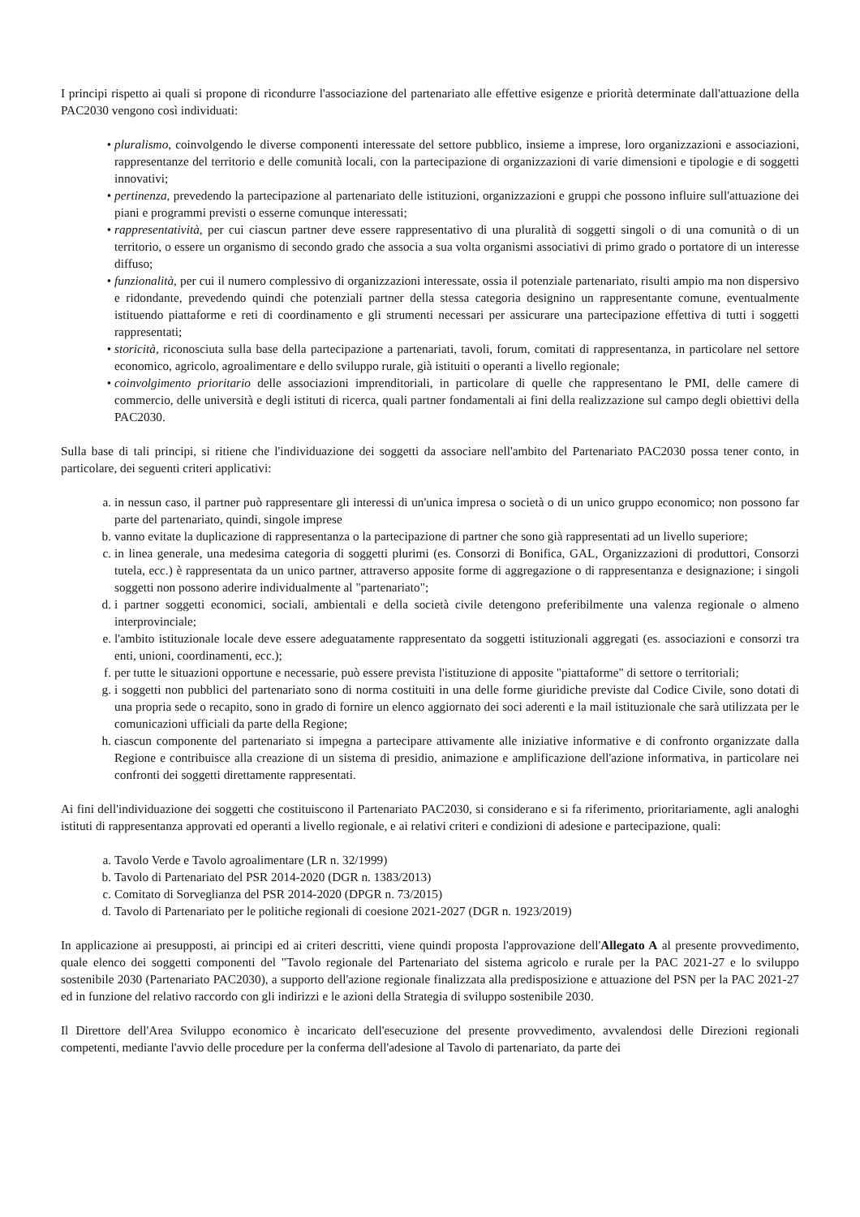I principi rispetto ai quali si propone di ricondurre l'associazione del partenariato alle effettive esigenze e priorità determinate dall'attuazione della PAC2030 vengono così individuati:
• pluralismo, coinvolgendo le diverse componenti interessate del settore pubblico, insieme a imprese, loro organizzazioni e associazioni, rappresentanze del territorio e delle comunità locali, con la partecipazione di organizzazioni di varie dimensioni e tipologie e di soggetti innovativi;
• pertinenza, prevedendo la partecipazione al partenariato delle istituzioni, organizzazioni e gruppi che possono influire sull'attuazione dei piani e programmi previsti o esserne comunque interessati;
• rappresentatività, per cui ciascun partner deve essere rappresentativo di una pluralità di soggetti singoli o di una comunità o di un territorio, o essere un organismo di secondo grado che associa a sua volta organismi associativi di primo grado o portatore di un interesse diffuso;
• funzionalità, per cui il numero complessivo di organizzazioni interessate, ossia il potenziale partenariato, risulti ampio ma non dispersivo e ridondante, prevedendo quindi che potenziali partner della stessa categoria designino un rappresentante comune, eventualmente istituendo piattaforme e reti di coordinamento e gli strumenti necessari per assicurare una partecipazione effettiva di tutti i soggetti rappresentati;
• storicità, riconosciuta sulla base della partecipazione a partenariati, tavoli, forum, comitati di rappresentanza, in particolare nel settore economico, agricolo, agroalimentare e dello sviluppo rurale, già istituiti o operanti a livello regionale;
• coinvolgimento prioritario delle associazioni imprenditoriali, in particolare di quelle che rappresentano le PMI, delle camere di commercio, delle università e degli istituti di ricerca, quali partner fondamentali ai fini della realizzazione sul campo degli obiettivi della PAC2030.
Sulla base di tali principi, si ritiene che l'individuazione dei soggetti da associare nell'ambito del Partenariato PAC2030 possa tener conto, in particolare, dei seguenti criteri applicativi:
a. in nessun caso, il partner può rappresentare gli interessi di un'unica impresa o società o di un unico gruppo economico; non possono far parte del partenariato, quindi, singole imprese
b. vanno evitate la duplicazione di rappresentanza o la partecipazione di partner che sono già rappresentati ad un livello superiore;
c. in linea generale, una medesima categoria di soggetti plurimi (es. Consorzi di Bonifica, GAL, Organizzazioni di produttori, Consorzi tutela, ecc.) è rappresentata da un unico partner, attraverso apposite forme di aggregazione o di rappresentanza e designazione; i singoli soggetti non possono aderire individualmente al "partenariato";
d. i partner soggetti economici, sociali, ambientali e della società civile detengono preferibilmente una valenza regionale o almeno interprovinciale;
e. l'ambito istituzionale locale deve essere adeguatamente rappresentato da soggetti istituzionali aggregati (es. associazioni e consorzi tra enti, unioni, coordinamenti, ecc.);
f. per tutte le situazioni opportune e necessarie, può essere prevista l'istituzione di apposite "piattaforme" di settore o territoriali;
g. i soggetti non pubblici del partenariato sono di norma costituiti in una delle forme giuridiche previste dal Codice Civile, sono dotati di una propria sede o recapito, sono in grado di fornire un elenco aggiornato dei soci aderenti e la mail istituzionale che sarà utilizzata per le comunicazioni ufficiali da parte della Regione;
h. ciascun componente del partenariato si impegna a partecipare attivamente alle iniziative informative e di confronto organizzate dalla Regione e contribuisce alla creazione di un sistema di presidio, animazione e amplificazione dell'azione informativa, in particolare nei confronti dei soggetti direttamente rappresentati.
Ai fini dell'individuazione dei soggetti che costituiscono il Partenariato PAC2030, si considerano e si fa riferimento, prioritariamente, agli analoghi istituti di rappresentanza approvati ed operanti a livello regionale, e ai relativi criteri e condizioni di adesione e partecipazione, quali:
a. Tavolo Verde e Tavolo agroalimentare (LR n. 32/1999)
b. Tavolo di Partenariato del PSR 2014-2020 (DGR n. 1383/2013)
c. Comitato di Sorveglianza del PSR 2014-2020 (DPGR n. 73/2015)
d. Tavolo di Partenariato per le politiche regionali di coesione 2021-2027 (DGR n. 1923/2019)
In applicazione ai presupposti, ai principi ed ai criteri descritti, viene quindi proposta l'approvazione dell'Allegato A al presente provvedimento, quale elenco dei soggetti componenti del "Tavolo regionale del Partenariato del sistema agricolo e rurale per la PAC 2021-27 e lo sviluppo sostenibile 2030 (Partenariato PAC2030), a supporto dell'azione regionale finalizzata alla predisposizione e attuazione del PSN per la PAC 2021-27 ed in funzione del relativo raccordo con gli indirizzi e le azioni della Strategia di sviluppo sostenibile 2030.
Il Direttore dell'Area Sviluppo economico è incaricato dell'esecuzione del presente provvedimento, avvalendosi delle Direzioni regionali competenti, mediante l'avvio delle procedure per la conferma dell'adesione al Tavolo di partenariato, da parte dei